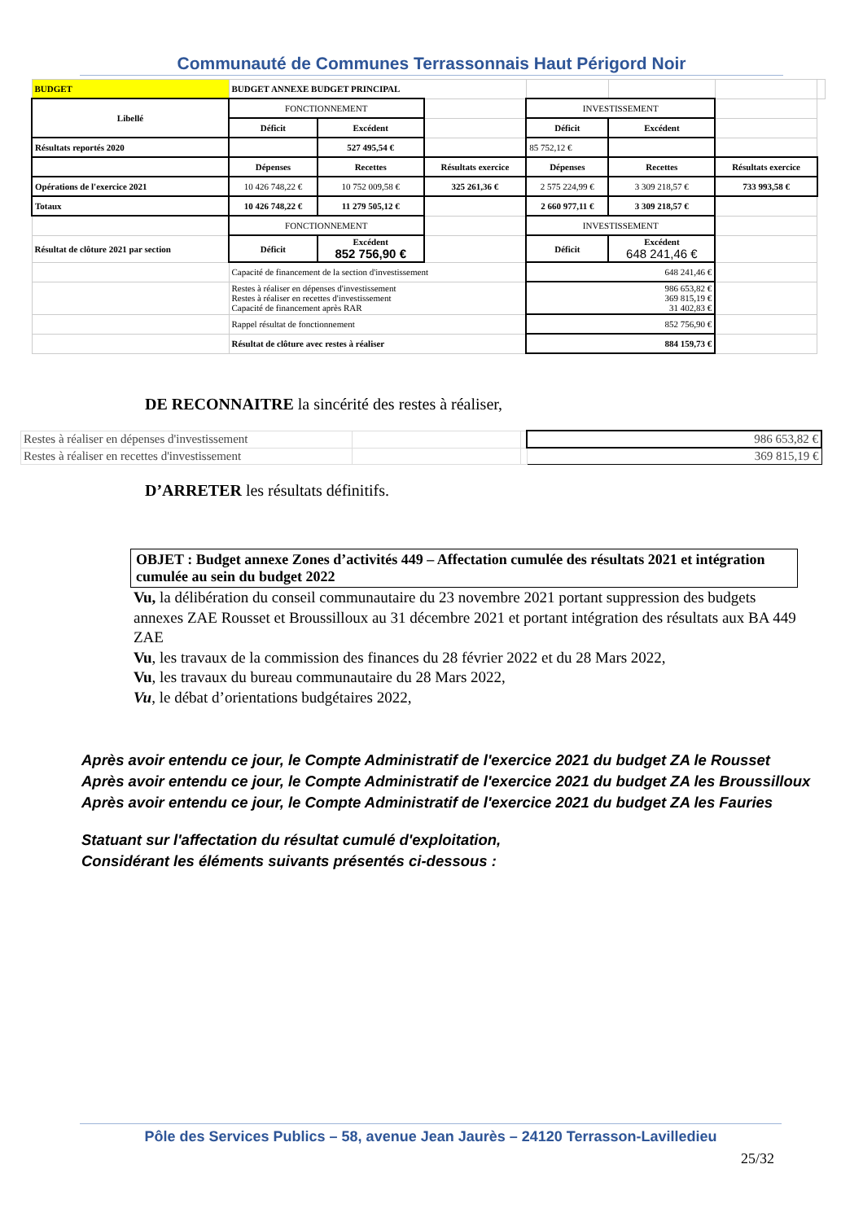Communauté de Communes Terrassonnais Haut Périgord Noir
| BUDGET | BUDGET ANNEXE BUDGET PRINCIPAL | | | | | | |
| Libellé | FONCTIONNEMENT | | | INVESTISSEMENT | | | |
| | Déficit | Excédent | | Déficit | Excédent | | |
| Résultats reportés 2020 | | 527 495,54 € | | 85 752,12 € | | | |
| | Dépenses | Recettes | Résultats exercice | Dépenses | Recettes | Résultats exercice | |
| Opérations de l'exercice 2021 | 10 426 748,22 € | 10 752 009,58 € | 325 261,36 € | 2 575 224,99 € | 3 309 218,57 € | 733 993,58 € | |
| Totaux | 10 426 748,22 € | 11 279 505,12 € | | 2 660 977,11 € | 3 309 218,57 € | | |
| | FONCTIONNEMENT | | | INVESTISSEMENT | | | |
| Résultat de clôture 2021 par section | Déficit | Excédent 852 756,90 € | | Déficit | Excédent 648 241,46 € | | |
| | Capacité de financement de la section d'investissement | | | 648 241,46 € | | | |
| | Restes à réaliser en dépenses d'investissement Restes à réaliser en recettes d'investissement Capacité de financement après RAR | | | 986 653,82 € 369 815,19 € 31 402,83 € | | | |
| | Rappel résultat de fonctionnement | | | 852 756,90 € | | | |
| | Résultat de clôture avec restes à réaliser | | | 884 159,73 € | | | |
DE RECONNAITRE la sincérité des restes à réaliser,
| Restes à réaliser en dépenses d'investissement | | | 986 653,82 € |
| Restes à réaliser en recettes d'investissement | | | 369 815,19 € |
D’ARRETER les résultats définitifs.
OBJET : Budget annexe Zones d’activités 449 – Affectation cumulée des résultats 2021 et intégration cumulée au sein du budget 2022
Vu, la délibération du conseil communautaire du 23 novembre 2021 portant suppression des budgets annexes ZAE Rousset et Broussilloux au 31 décembre 2021 et portant intégration des résultats aux BA 449 ZAE
Vu, les travaux de la commission des finances du 28 février 2022 et du 28 Mars 2022,
Vu, les travaux du bureau communautaire du 28 Mars 2022,
Vu, le débat d’orientations budgétaires 2022,
Après avoir entendu ce jour, le Compte Administratif de l'exercice 2021 du budget ZA le Rousset
Après avoir entendu ce jour, le Compte Administratif de l'exercice 2021 du budget ZA les Broussilloux
Après avoir entendu ce jour, le Compte Administratif de l'exercice 2021 du budget ZA les Fauries
Statuant sur l'affectation du résultat cumulé d'exploitation,
Considérant les éléments suivants présentés ci-dessous :
Pôle des Services Publics – 58, avenue Jean Jaurès – 24120 Terrasson-Lavilledieu
25/32